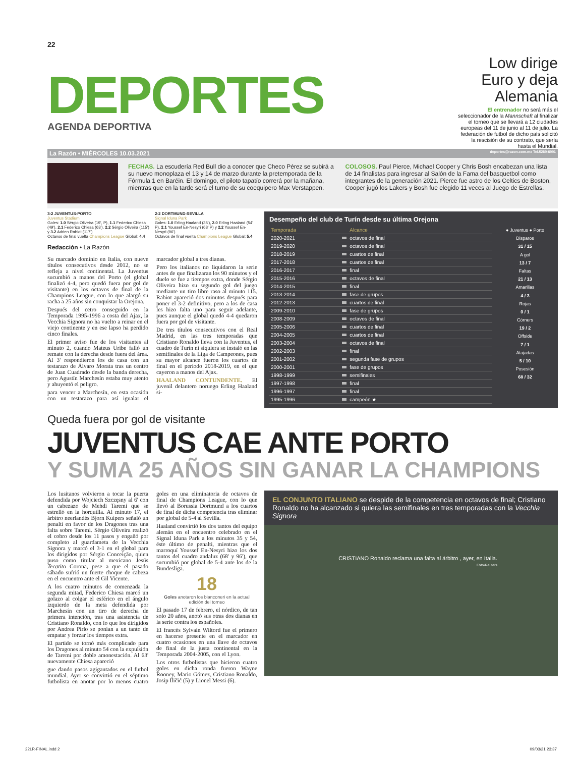22
DEPORTES
AGENDA DEPORTIVA
Low dirige Euro y deja Alemania
El entrenador no será más el seleccionador de la Mannschaft al finalizar el torneo que se llevará a 12 ciudades europeas del 11 de junio al 11 de julio. La federación de futbol de dicho país solicitó la rescisión de su contrato, que sería hasta el Mundial.
La Razón • MIÉRCOLES 10.03.2021 deportes@razon.com.mx Tel.5260-6001
FECHAS. La escudería Red Bull dio a conocer que Checo Pérez se subirá a su nuevo monoplaza el 13 y 14 de marzo durante la pretemporada de la Fórmula 1 en Baréin. El domingo, el piloto tapatío correrá por la mañana, mientras que en la tarde será el turno de su coequipero Max Verstappen.
COLOSOS. Paul Pierce, Michael Cooper y Chris Bosh encabezan una lista de 14 finalistas para ingresar al Salón de la Fama del basquetbol como integrantes de la generación 2021. Pierce fue astro de los Celtics de Boston, Cooper jugó los Lakers y Bosh fue elegido 11 veces al Juego de Estrellas.
3-2 JUVENTUS-PORTO
Juventus Stadium
Goles: 1.0 Sérgio Oliveira (19', P), 1.1 Federico Chiesa (49'), 2.1 Federico Chiesa (63'), 2.2 Sérgio Oliveira (115') y 3.2 Adrien Rabiot (117')
Octavos de final vuelta Champions League Global: 4.4
2-2 DORTMUND-SEVILLA
Signal Iduna Park
Goles: 1.0 Erling Haaland (35'), 2.0 Erling Haaland (54' P), 2.1 Youssef En-Nesyri (68' P) y 2.2 Youssef En-Nesyri (96')
Octavos de final vuelta Champions League Global: 5.4
Redacción • La Razón
Su marcado dominio en Italia, con nueve títulos consecutivos desde 2012, no se refleja a nivel continental. La Juventus sucumbió a manos del Porto (el global finalizó 4-4, pero quedó fuera por gol de visitante) en los octavos de final de la Champions League, con lo que alargó su racha a 25 años sin conquistar la Orejona.
Después del cetro conseguido en la Temporada 1995-1996 a costa del Ajax, la Vecchia Signora no ha vuelto a reinar en el viejo continente y en ese lapso ha perdido cinco finales.
El primer aviso fue de los visitantes al minuto 2, cuando Mateus Uribe falló un remate con la derecha desde fuera del área. Al 3' respondieron los de casa con un testarazo de Álvaro Morata tras un centro de Juan Cuadrado desde la banda derecha, pero Agustín Marchesín estaba muy atento y ahuyentó el peligro.
para vencer a Marchesín, en esta ocasión con un testarazo para así igualar el marcador global a tres dianas.
Pero los italianos no liquidaron la serie antes de que finalizaran los 90 minutos y el duelo se fue a tiempos extra, donde Sérgio Oliveira hizo su segundo gol del juego mediante un tiro libre raso al minuto 115. Rabiot apareció dos minutos después para poner el 3-2 definitivo, pero a los de casa les hizo falta uno para seguir adelante, pues aunque el global quedó 4-4 quedaron fuera por gol de visitante.
De tres títulos consecutivos con el Real Madrid, en las tres temporadas que Cristiano Ronaldo lleva con la Juventus, el cuadro de Turín ni siquiera se instaló en las semifinales de la Liga de Campeones, pues su mayor alcance fueron los cuartos de final en el periodo 2018-2019, en el que cayeron a manos del Ajax.
HAALAND CONTUNDENTE. El juvenil delantero noruego Erling Haaland si-
Desempeño del club de Turín desde su última Orejona
| Temporada | | Alcance |
| --- | --- | --- |
| 2020-2021 | | octavos de final |
| 2019-2020 | | octavos de final |
| 2018-2019 | | cuartos de final |
| 2017-2018 | | cuartos de final |
| 2016-2017 | | final |
| 2015-2016 | | octavos de final |
| 2014-2015 | | final |
| 2013-2014 | | fase de grupos |
| 2012-2013 | | cuartos de final |
| 2009-2010 | | fase de grupos |
| 2008-2009 | | octavos de final |
| 2005-2006 | | cuartos de final |
| 2004-2005 | | cuartos de final |
| 2003-2004 | | octavos de final |
| 2002-2003 | | final |
| 2001-2002 | | segunda fase de grupos |
| 2000-2001 | | fase de grupos |
| 1998-1999 | | semifinales |
| 1997-1998 | | final |
| 1996-1997 | | final |
| 1995-1996 | | campeón ★ |
● Juventus ● Porto
Disparos
31 / 15
A gol
13 / 7
Faltas
21 / 13
Amarillas
4 / 3
Rojas
0 / 1
Córners
19 / 2
Offside
7 / 1
Atajadas
5 / 10
Posesión
68 / 32
Queda fuera por gol de visitante
JUVENTUS CAE ANTE PORTO
Y SUMA 25 AÑOS SIN GANAR LA CHAMPIONS
Los lusitanos volvieron a tocar la puerta defendida por Wojciech Szczęsny al 6' con un cabezazo de Mehdi Taremi que se estrelló en la horquilla. Al minuto 17, el árbitro neerlandés Bjorn Kuipers señaló un penalti en favor de los Dragones tras una falta sobre Taremi. Sérgio Oliveira realizó el cobro desde los 11 pasos y engañó por completo al guardameta de la Vecchia Signora y marcó el 3-1 en el global para los dirigidos por Sérgio Conceição, quien puso como titular al mexicano Jesús Tecatito Corona, pese a que el pasado sábado sufrió un fuerte choque de cabeza en el encuentro ante el Gil Vicente.
A los cuatro minutos de comenzada la segunda mitad, Federico Chiesa marcó un golazo al colgar el esférico en el ángulo izquierdo de la meta defendida por Marchesín con un tiro de derecha de primera intención, tras una asistencia de Cristiano Ronaldo, con lo que los dirigidos por Andrea Pirlo se ponían a un tanto de empatar y forzar los tiempos extra.
El partido se tornó más complicado para los Dragones al minuto 54 con la expulsión de Taremi por doble amonestación. Al 63' nuevamente Chiesa apareció
gue dando pasos agigantados en el futbol mundial. Ayer se convirtió en el séptimo futbolista en anotar por lo menos cuatro goles en una eliminatoria de octavos de final de Champions League, con lo que llevó al Borussia Dortmund a los cuartos de final de dicha competencia tras eliminar por global de 5-4 al Sevilla.
Haaland convirtió los dos tantos del equipo alemán en el encuentro celebrado en el Signal Iduna Park a los minutos 35 y 54, éste último de penalti, mientras que el marroquí Youssef En-Nesyri hizo los dos tantos del cuadro andaluz (68' y 96'), que sucumbió por global de 5-4 ante los de la Bundesliga.
18
Goles anotaron los bianconeri en la actual edición del torneo
El pasado 17 de febrero, el nórdico, de tan solo 20 años, anotó sus otras dos dianas en la serie contra los españoles.
El francés Sylvain Wiltord fue el primero en hacerse presente en el marcador en cuatro ocasiones en una llave de octavos de final de la justa continental en la Temporada 2004-2005, con el Lyon.
Los otros futbolistas que hicieron cuatro goles en dicha ronda fueron Wayne Rooney, Mario Gómez, Cristiano Ronaldo, Josip Iličić (5) y Lionel Messi (6).
EL CONJUNTO ITALIANO se despide de la competencia en octavos de final; Cristiano Ronaldo no ha alcanzado si quiera las semifinales en tres temporadas con la Vecchia Signora
CRISTIANO Ronaldo reclama una falta al árbitro , ayer, en Italia.
Foto•Reuters
22LR-FINAL.indd 2 09/03/21 23:37